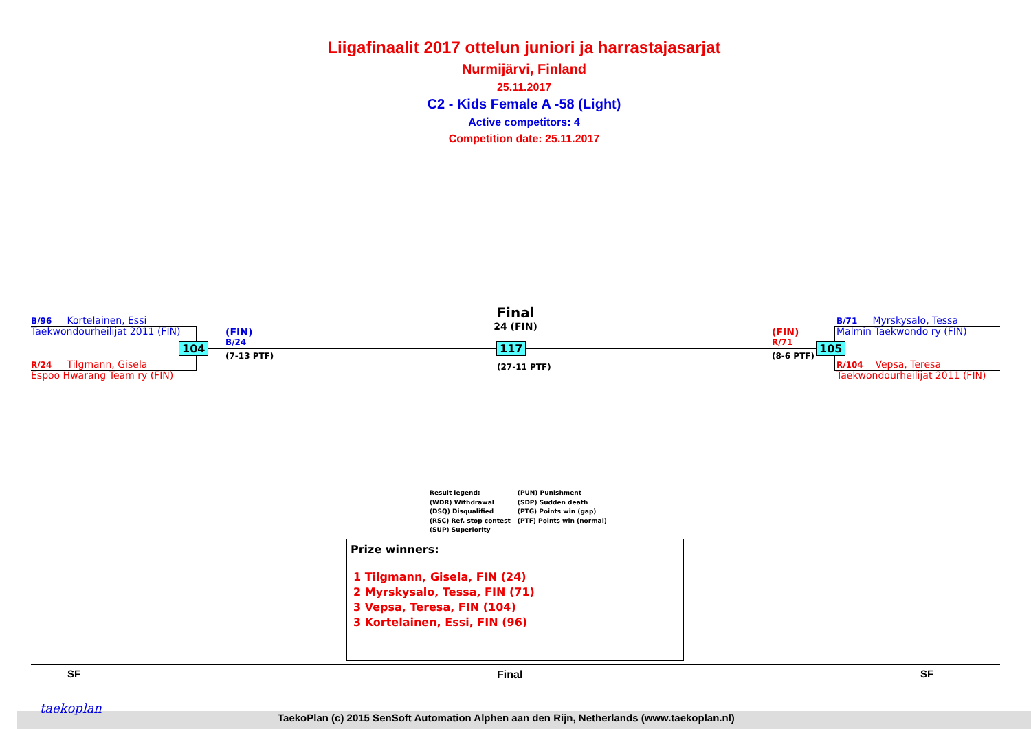Liigafinaalit 2017 ottelun juniori ja harrastajasarjat
Nurmijärvi, Finland
25.11.2017
C2 - Kids Female A -58 (Light)
Active competitors: 4
Competition date: 25.11.2017
B/96 Kortelainen, Essi
Taekwondourheilijat 2011 (FIN)
104
R/24 Tilgmann, Gisela
Espoo Hwarang Team ry (FIN)
(FIN)
B/24
(7-13 PTF)
Final
24 (FIN)
117
(27-11 PTF)
(FIN)
R/71
(8-6 PTF)
105
B/71 Myrskysalo, Tessa
Malmin Taekwondo ry (FIN)
R/104 Vepsa, Teresa
Taekwondourheilijat 2011 (FIN)
Result legend:
(WDR) Withdrawal
(DSQ) Disqualified
(RSC) Ref. stop contest
(SUP) Superiority
(PUN) Punishment
(SDP) Sudden death
(PTG) Points win (gap)
(PTF) Points win (normal)
Prize winners:
1 Tilgmann, Gisela, FIN (24)
2 Myrskysalo, Tessa, FIN (71)
3 Vepsa, Teresa, FIN (104)
3 Kortelainen, Essi, FIN (96)
SF Final SF
taekoplan
TaekoPlan (c) 2015 SenSoft Automation Alphen aan den Rijn, Netherlands (www.taekoplan.nl)